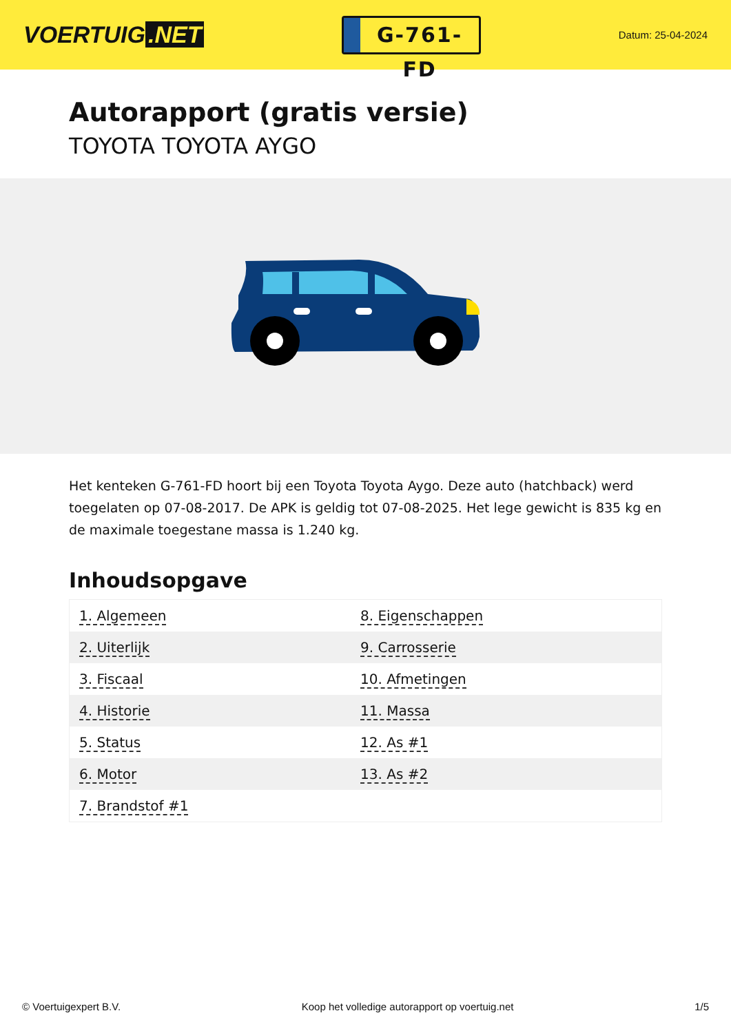VOERTUIG.NET
G-761-FD
Datum: 25-04-2024
Autorapport (gratis versie)
TOYOTA TOYOTA AYGO
Het kenteken G-761-FD hoort bij een Toyota Toyota Aygo. Deze auto (hatchback) werd toegelaten op 07-08-2017. De APK is geldig tot 07-08-2025. Het lege gewicht is 835 kg en de maximale toegestane massa is 1.240 kg.
Inhoudsopgave
| 1. Algemeen | 8. Eigenschappen |
| 2. Uiterlijk | 9. Carrosserie |
| 3. Fiscaal | 10. Afmetingen |
| 4. Historie | 11. Massa |
| 5. Status | 12. As #1 |
| 6. Motor | 13. As #2 |
| 7. Brandstof #1 | |
© Voertuigexpert B.V. Koop het volledige autorapport op voertuig.net
1/5